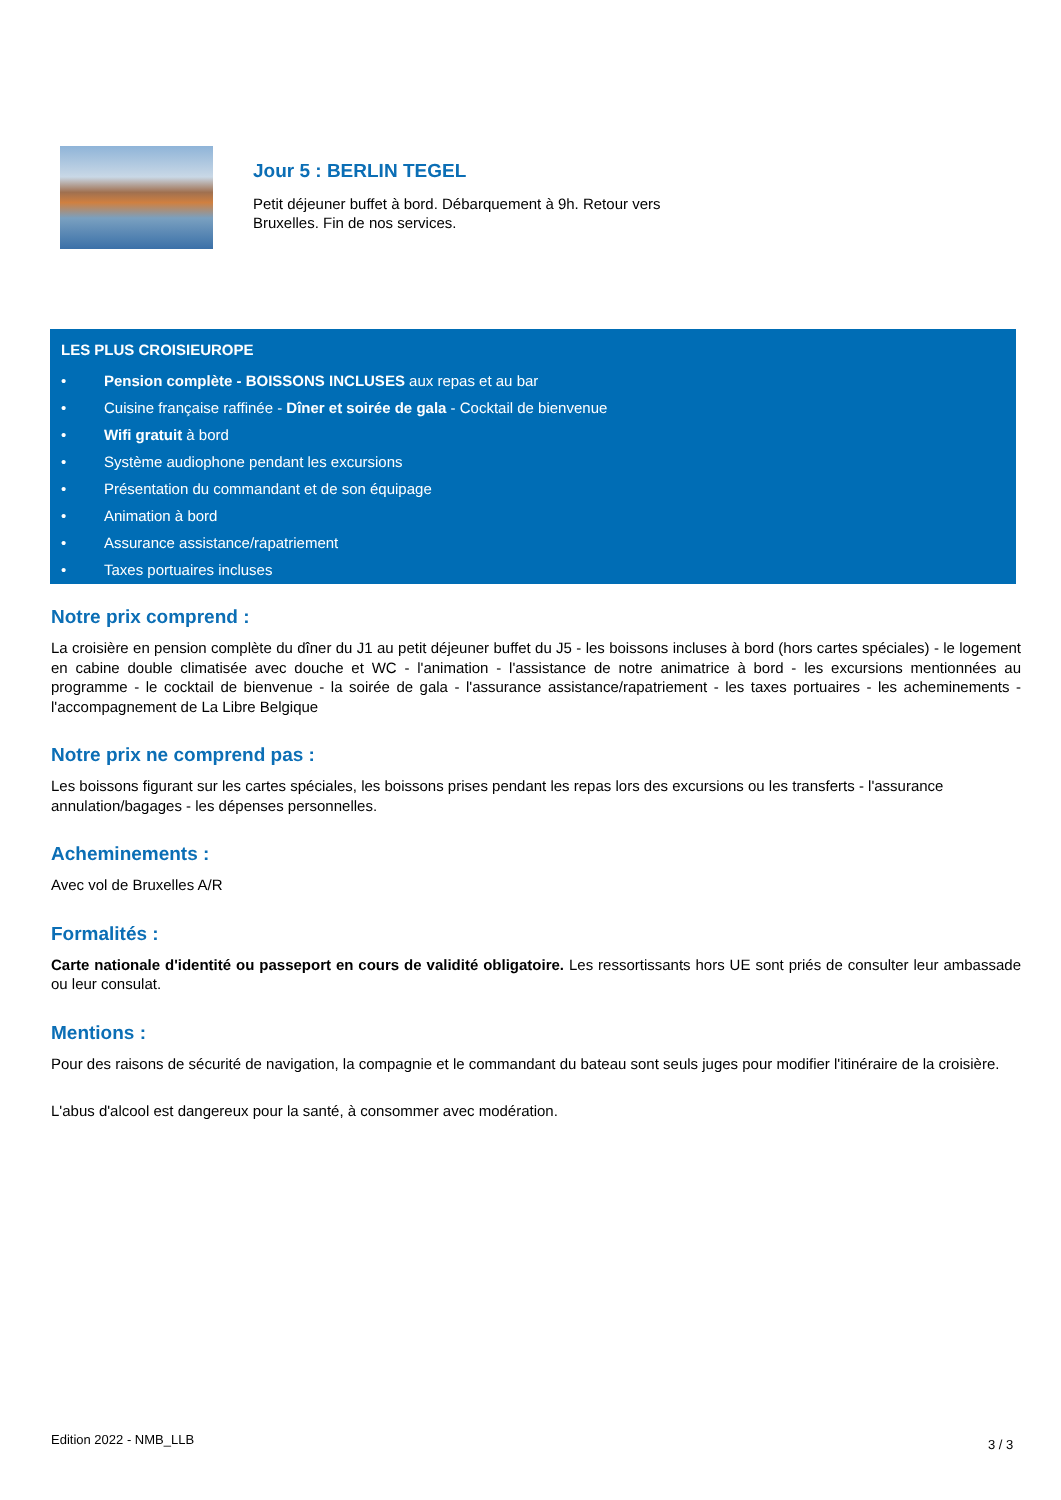Jour 5 : BERLIN TEGEL
Petit déjeuner buffet à bord. Débarquement à 9h. Retour vers Bruxelles. Fin de nos services.
LES PLUS CROISIEUROPE
• Pension complète - BOISSONS INCLUSES aux repas et au bar
• Cuisine française raffinée - Dîner et soirée de gala - Cocktail de bienvenue
• Wifi gratuit à bord
• Système audiophone pendant les excursions
• Présentation du commandant et de son équipage
• Animation à bord
• Assurance assistance/rapatriement
• Taxes portuaires incluses
Notre prix comprend :
La croisière en pension complète du dîner du J1 au petit déjeuner buffet du J5 - les boissons incluses à bord (hors cartes spéciales) - le logement en cabine double climatisée avec douche et WC - l'animation - l'assistance de notre animatrice à bord - les excursions mentionnées au programme - le cocktail de bienvenue - la soirée de gala - l'assurance assistance/rapatriement - les taxes portuaires - les acheminements - l'accompagnement de La Libre Belgique
Notre prix ne comprend pas :
Les boissons figurant sur les cartes spéciales, les boissons prises pendant les repas lors des excursions ou les transferts - l'assurance annulation/bagages - les dépenses personnelles.
Acheminements :
Avec vol de Bruxelles A/R
Formalités :
Carte nationale d'identité ou passeport en cours de validité obligatoire. Les ressortissants hors UE sont priés de consulter leur ambassade ou leur consulat.
Mentions :
Pour des raisons de sécurité de navigation, la compagnie et le commandant du bateau sont seuls juges pour modifier l'itinéraire de la croisière.
L'abus d'alcool est dangereux pour la santé, à consommer avec modération.
Edition 2022 - NMB_LLB 3 / 3